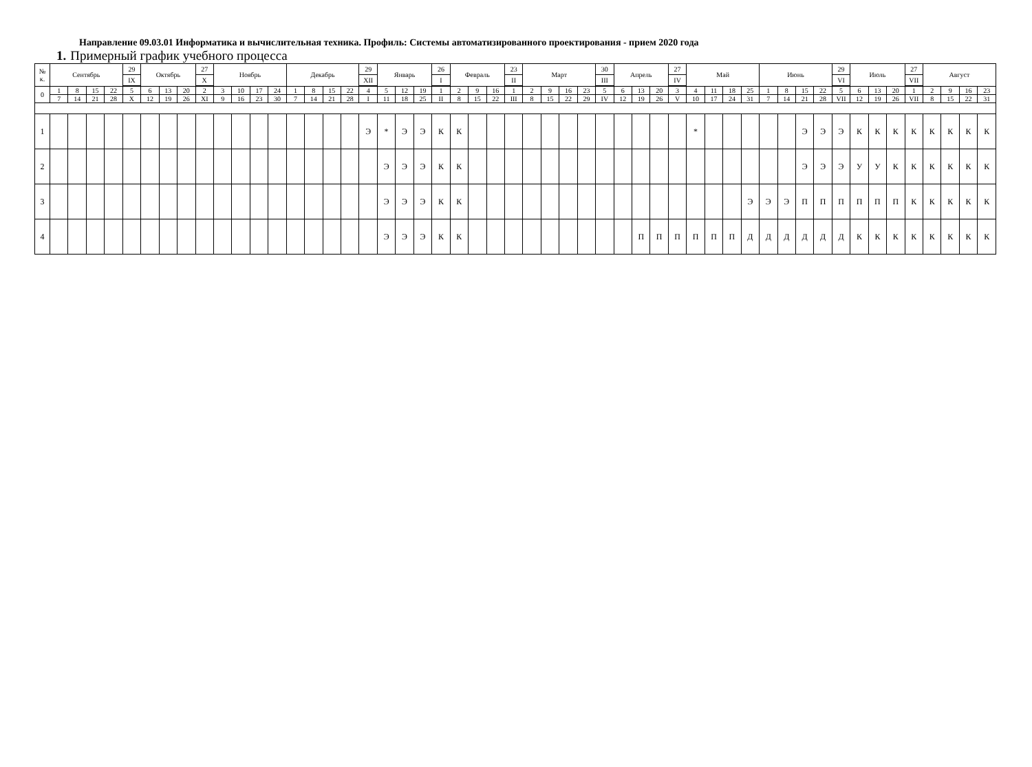Направление 09.03.01 Информатика и вычислительная техника. Профиль: Системы автоматизированного проектирования - прием 2020 года
1. Примерный график учебного процесса
| № к. | Сентябрь | | | | 29 | Октябрь | | | 27 | Ноябрь | | | | Декабрь | | | | 29 | Январь | | | 26 | Февраль | | | 23 | Март | | | | 30 | Апрель | | | 27 | Май | | | | Июнь | | | | 29 | Июль | | | 27 | Август | | | |
| | | | | | IX | | | | X | | | | | | | | | XII | | | | I | | | | II | | | | | III | | | | IV | | | | | | | | | VI | | | | VII | | | | |
| 0 | 1 | 8 | 15 | 22 | 5 | 6 | 13 | 20 | 2 | 3 | 10 | 17 | 24 | 1 | 8 | 15 | 22 | 4 | 5 | 12 | 19 | 1 | 2 | 9 | 16 | 1 | 2 | 9 | 16 | 23 | 5 | 6 | 13 | 20 | 3 | 4 | 11 | 18 | 25 | 1 | 8 | 15 | 22 | 5 | 6 | 13 | 20 | 1 | 2 | 9 | 16 | 23 |
| | 7 | 14 | 21 | 28 | X | 12 | 19 | 26 | XI | 9 | 16 | 23 | 30 | 7 | 14 | 21 | 28 | I | 11 | 18 | 25 | II | 8 | 15 | 22 | III | 8 | 15 | 22 | 29 | IV | 12 | 19 | 26 | V | 10 | 17 | 24 | 31 | 7 | 14 | 21 | 28 | VII | 12 | 19 | 26 | VII | 8 | 15 | 22 | 31 |
| 1 | | | | | | | | | | | | | | | | | | Э | * | Э | Э | К | К | | | | | | | | | | | | | * | | | | | | Э | Э | Э | К | К | К | К | К | К | К | К |
| 2 | | | | | | | | | | | | | | | | | | | Э | Э | Э | К | К | | | | | | | | | | | | | | | | | | | Э | Э | Э | У | У | К | К | К | К | К | К |
| 3 | | | | | | | | | | | | | | | | | | | Э | Э | Э | К | К | | | | | | | | | | | | | | | | Э | Э | Э | П | П | П | П | П | П | К | К | К | К | К |
| 4 | | | | | | | | | | | | | | | | | | | Э | Э | Э | К | К | | | | | | | | | | П | П | П | П | П | П | Д | Д | Д | Д | Д | Д | К | К | К | К | К | К | К | К |